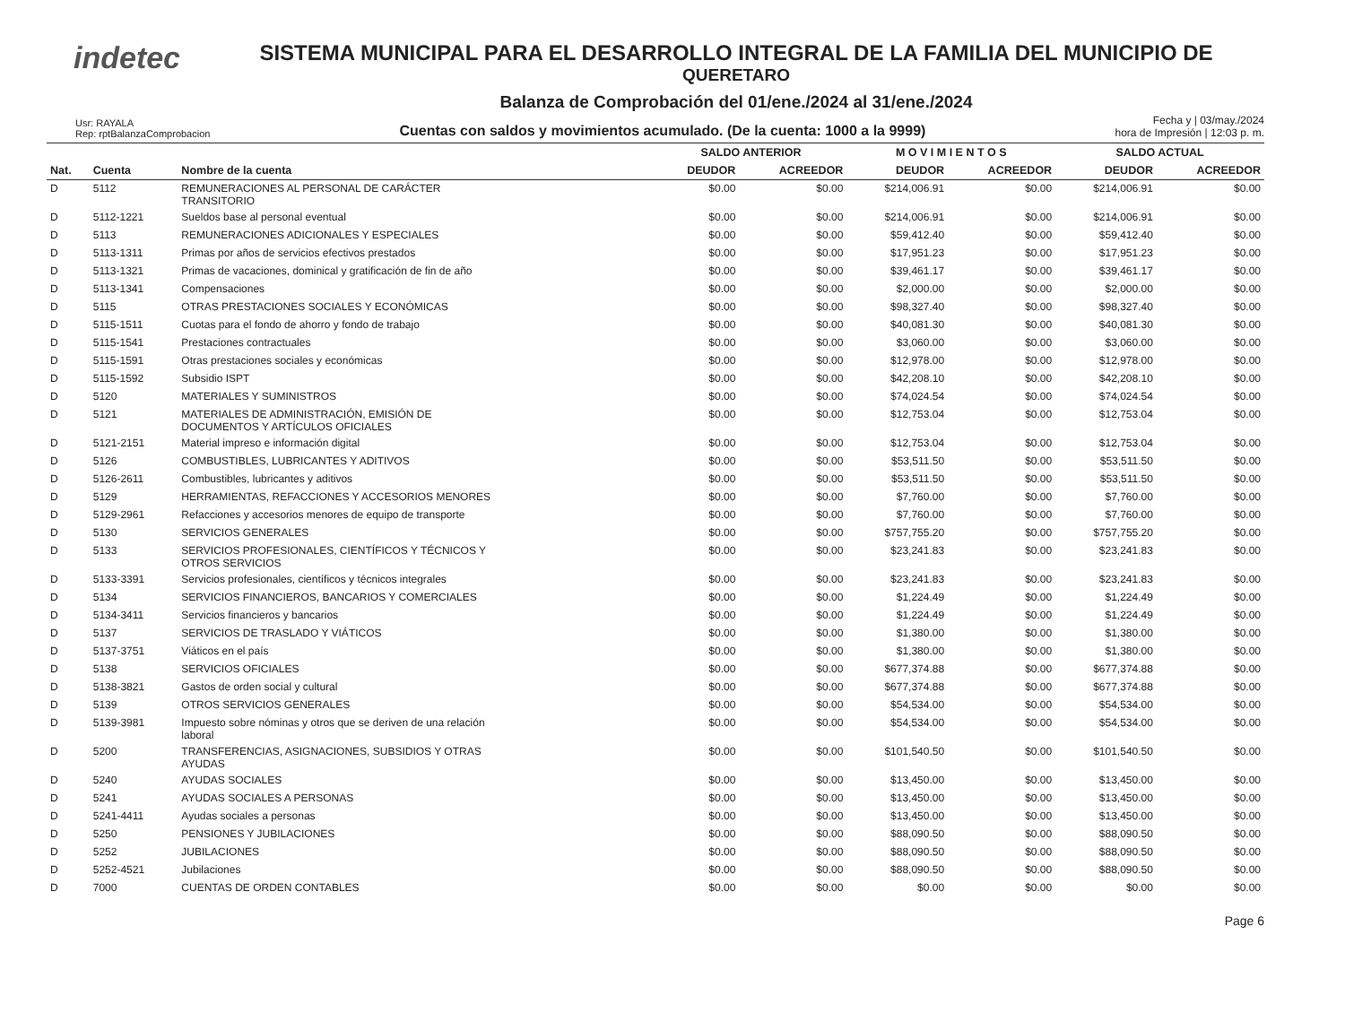indetec
SISTEMA MUNICIPAL PARA EL DESARROLLO INTEGRAL DE LA FAMILIA DEL MUNICIPIO DE
QUERETARO
Balanza de Comprobación del 01/ene./2024 al 31/ene./2024
Usr: RAYALA
Rep: rptBalanzaComprobacion
Cuentas con saldos y movimientos acumulado. (De la cuenta: 1000 a la 9999)
Fecha y | 03/may./2024
hora de Impresión | 12:03 p. m.
| | | | SALDO ANTERIOR | | M O V I M I E N T O S | | SALDO ACTUAL | |
| --- | --- | --- | --- | --- | --- | --- | --- | --- |
| Nat. | Cuenta | Nombre de la cuenta | DEUDOR | ACREEDOR | DEUDOR | ACREEDOR | DEUDOR | ACREEDOR |
| D | 5112 | REMUNERACIONES AL PERSONAL DE CARÁCTER TRANSITORIO | $0.00 | $0.00 | $214,006.91 | $0.00 | $214,006.91 | $0.00 |
| D | 5112-1221 | Sueldos base al personal eventual | $0.00 | $0.00 | $214,006.91 | $0.00 | $214,006.91 | $0.00 |
| D | 5113 | REMUNERACIONES ADICIONALES Y ESPECIALES | $0.00 | $0.00 | $59,412.40 | $0.00 | $59,412.40 | $0.00 |
| D | 5113-1311 | Primas por años de servicios efectivos prestados | $0.00 | $0.00 | $17,951.23 | $0.00 | $17,951.23 | $0.00 |
| D | 5113-1321 | Primas de vacaciones, dominical y gratificación de fin de año | $0.00 | $0.00 | $39,461.17 | $0.00 | $39,461.17 | $0.00 |
| D | 5113-1341 | Compensaciones | $0.00 | $0.00 | $2,000.00 | $0.00 | $2,000.00 | $0.00 |
| D | 5115 | OTRAS PRESTACIONES SOCIALES Y ECONÓMICAS | $0.00 | $0.00 | $98,327.40 | $0.00 | $98,327.40 | $0.00 |
| D | 5115-1511 | Cuotas para el fondo de ahorro y fondo de trabajo | $0.00 | $0.00 | $40,081.30 | $0.00 | $40,081.30 | $0.00 |
| D | 5115-1541 | Prestaciones contractuales | $0.00 | $0.00 | $3,060.00 | $0.00 | $3,060.00 | $0.00 |
| D | 5115-1591 | Otras prestaciones sociales y económicas | $0.00 | $0.00 | $12,978.00 | $0.00 | $12,978.00 | $0.00 |
| D | 5115-1592 | Subsidio ISPT | $0.00 | $0.00 | $42,208.10 | $0.00 | $42,208.10 | $0.00 |
| D | 5120 | MATERIALES Y SUMINISTROS | $0.00 | $0.00 | $74,024.54 | $0.00 | $74,024.54 | $0.00 |
| D | 5121 | MATERIALES DE ADMINISTRACIÓN, EMISIÓN DE DOCUMENTOS Y ARTÍCULOS OFICIALES | $0.00 | $0.00 | $12,753.04 | $0.00 | $12,753.04 | $0.00 |
| D | 5121-2151 | Material impreso e información digital | $0.00 | $0.00 | $12,753.04 | $0.00 | $12,753.04 | $0.00 |
| D | 5126 | COMBUSTIBLES, LUBRICANTES Y ADITIVOS | $0.00 | $0.00 | $53,511.50 | $0.00 | $53,511.50 | $0.00 |
| D | 5126-2611 | Combustibles, lubricantes y aditivos | $0.00 | $0.00 | $53,511.50 | $0.00 | $53,511.50 | $0.00 |
| D | 5129 | HERRAMIENTAS, REFACCIONES Y ACCESORIOS MENORES | $0.00 | $0.00 | $7,760.00 | $0.00 | $7,760.00 | $0.00 |
| D | 5129-2961 | Refacciones y accesorios menores de equipo de transporte | $0.00 | $0.00 | $7,760.00 | $0.00 | $7,760.00 | $0.00 |
| D | 5130 | SERVICIOS GENERALES | $0.00 | $0.00 | $757,755.20 | $0.00 | $757,755.20 | $0.00 |
| D | 5133 | SERVICIOS PROFESIONALES, CIENTÍFICOS Y TÉCNICOS Y OTROS SERVICIOS | $0.00 | $0.00 | $23,241.83 | $0.00 | $23,241.83 | $0.00 |
| D | 5133-3391 | Servicios profesionales, científicos y técnicos integrales | $0.00 | $0.00 | $23,241.83 | $0.00 | $23,241.83 | $0.00 |
| D | 5134 | SERVICIOS FINANCIEROS, BANCARIOS Y COMERCIALES | $0.00 | $0.00 | $1,224.49 | $0.00 | $1,224.49 | $0.00 |
| D | 5134-3411 | Servicios financieros y bancarios | $0.00 | $0.00 | $1,224.49 | $0.00 | $1,224.49 | $0.00 |
| D | 5137 | SERVICIOS DE TRASLADO Y VIÁTICOS | $0.00 | $0.00 | $1,380.00 | $0.00 | $1,380.00 | $0.00 |
| D | 5137-3751 | Viáticos en el país | $0.00 | $0.00 | $1,380.00 | $0.00 | $1,380.00 | $0.00 |
| D | 5138 | SERVICIOS OFICIALES | $0.00 | $0.00 | $677,374.88 | $0.00 | $677,374.88 | $0.00 |
| D | 5138-3821 | Gastos de orden social y cultural | $0.00 | $0.00 | $677,374.88 | $0.00 | $677,374.88 | $0.00 |
| D | 5139 | OTROS SERVICIOS GENERALES | $0.00 | $0.00 | $54,534.00 | $0.00 | $54,534.00 | $0.00 |
| D | 5139-3981 | Impuesto sobre nóminas y otros que se deriven de una relación laboral | $0.00 | $0.00 | $54,534.00 | $0.00 | $54,534.00 | $0.00 |
| D | 5200 | TRANSFERENCIAS, ASIGNACIONES, SUBSIDIOS Y OTRAS AYUDAS | $0.00 | $0.00 | $101,540.50 | $0.00 | $101,540.50 | $0.00 |
| D | 5240 | AYUDAS SOCIALES | $0.00 | $0.00 | $13,450.00 | $0.00 | $13,450.00 | $0.00 |
| D | 5241 | AYUDAS SOCIALES A PERSONAS | $0.00 | $0.00 | $13,450.00 | $0.00 | $13,450.00 | $0.00 |
| D | 5241-4411 | Ayudas sociales a personas | $0.00 | $0.00 | $13,450.00 | $0.00 | $13,450.00 | $0.00 |
| D | 5250 | PENSIONES Y JUBILACIONES | $0.00 | $0.00 | $88,090.50 | $0.00 | $88,090.50 | $0.00 |
| D | 5252 | JUBILACIONES | $0.00 | $0.00 | $88,090.50 | $0.00 | $88,090.50 | $0.00 |
| D | 5252-4521 | Jubilaciones | $0.00 | $0.00 | $88,090.50 | $0.00 | $88,090.50 | $0.00 |
| D | 7000 | CUENTAS DE ORDEN CONTABLES | $0.00 | $0.00 | $0.00 | $0.00 | $0.00 | $0.00 |
Page 6